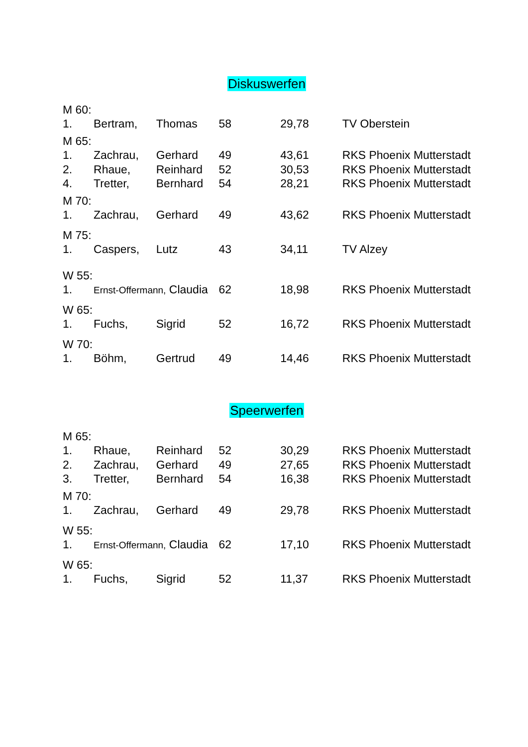Diskuswerfen
| M 60: | | | | | |
| 1. | Bertram, | Thomas | 58 | 29,78 | TV Oberstein |
| M 65: | | | | | |
| 1. | Zachrau, | Gerhard | 49 | 43,61 | RKS Phoenix Mutterstadt |
| 2. | Rhaue, | Reinhard | 52 | 30,53 | RKS Phoenix Mutterstadt |
| 4. | Tretter, | Bernhard | 54 | 28,21 | RKS Phoenix Mutterstadt |
| M 70: | | | | | |
| 1. | Zachrau, | Gerhard | 49 | 43,62 | RKS Phoenix Mutterstadt |
| M 75: | | | | | |
| 1. | Caspers, | Lutz | 43 | 34,11 | TV Alzey |
| W 55: | | | | | |
| 1. | Ernst-Offermann, Claudia | | 62 | 18,98 | RKS Phoenix Mutterstadt |
| W 65: | | | | | |
| 1. | Fuchs, | Sigrid | 52 | 16,72 | RKS Phoenix Mutterstadt |
| W 70: | | | | | |
| 1. | Böhm, | Gertrud | 49 | 14,46 | RKS Phoenix Mutterstadt |
Speerwerfen
| M 65: | | | | | |
| 1. | Rhaue, | Reinhard | 52 | 30,29 | RKS Phoenix Mutterstadt |
| 2. | Zachrau, | Gerhard | 49 | 27,65 | RKS Phoenix Mutterstadt |
| 3. | Tretter, | Bernhard | 54 | 16,38 | RKS Phoenix Mutterstadt |
| M 70: | | | | | |
| 1. | Zachrau, | Gerhard | 49 | 29,78 | RKS Phoenix Mutterstadt |
| W 55: | | | | | |
| 1. | Ernst-Offermann, Claudia | | 62 | 17,10 | RKS Phoenix Mutterstadt |
| W 65: | | | | | |
| 1. | Fuchs, | Sigrid | 52 | 11,37 | RKS Phoenix Mutterstadt |